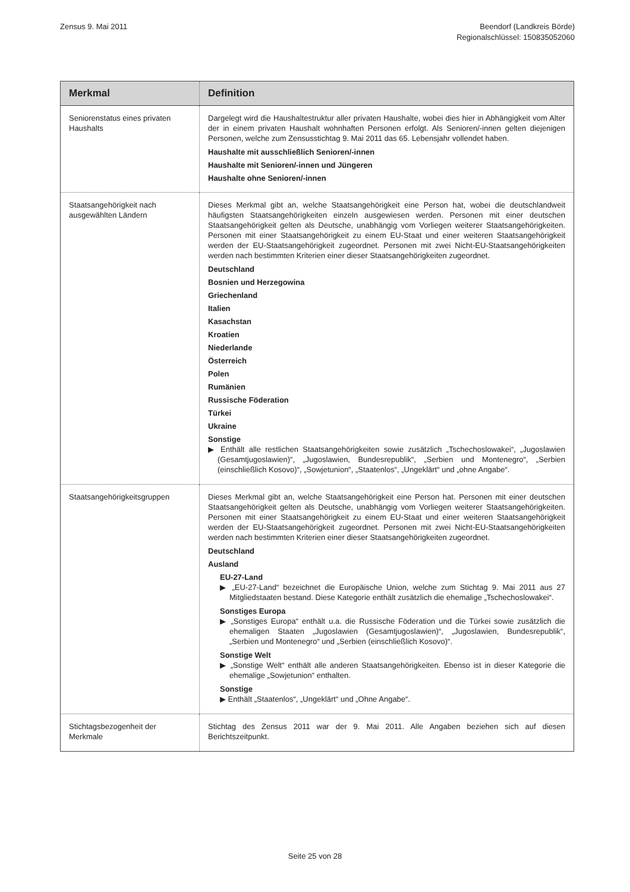Zensus 9. Mai 2011 Beendorf (Landkreis Börde)
Regionalschlüssel: 150835052060
| Merkmal | Definition |
| --- | --- |
| Seniorenstatus eines privaten Haushalts | Dargelegt wird die Haushaltestruktur aller privaten Haushalte, wobei dies hier in Abhängigkeit vom Alter der in einem privaten Haushalt wohnhaften Personen erfolgt. Als Senioren/-innen gelten diejenigen Personen, welche zum Zensusstichtag 9. Mai 2011 das 65. Lebensjahr vollendet haben. Haushalte mit ausschließlich Senioren/-innen Haushalte mit Senioren/-innen und Jüngeren Haushalte ohne Senioren/-innen |
| Staatsangehörigkeit nach ausgewählten Ländern | Dieses Merkmal gibt an, welche Staatsangehörigkeit eine Person hat, wobei die deutschlandweit häufigsten Staatsangehörigkeiten einzeln ausgewiesen werden. Personen mit einer deutschen Staatsangehörigkeit gelten als Deutsche, unabhängig vom Vorliegen weiterer Staatsangehörigkeiten. Personen mit einer Staatsangehörigkeit zu einem EU-Staat und einer weiteren Staatsangehörigkeit werden der EU-Staatsangehörigkeit zugeordnet. Personen mit zwei Nicht-EU-Staatsangehörigkeiten werden nach bestimmten Kriterien einer dieser Staatsangehörigkeiten zugeordnet. Deutschland Bosnien und Herzegowina Griechenland Italien Kasachstan Kroatien Niederlande Österreich Polen Rumänien Russische Föderation Türkei Ukraine Sonstige ▶ Enthält alle restlichen Staatsangehörigkeiten sowie zusätzlich „Tschechoslowakei“, „Jugoslawien (Gesamtjugoslawien)“, „Jugoslawien, Bundesrepublik“, „Serbien und Montenegro“, „Serbien (einschließlich Kosovo)“, „Sowjetunion“, „Staatenlos“, „Ungeklärt“ und „ohne Angabe“. |
| Staatsangehörigkeitsgruppen | Dieses Merkmal gibt an, welche Staatsangehörigkeit eine Person hat. Personen mit einer deutschen Staatsangehörigkeit gelten als Deutsche, unabhängig vom Vorliegen weiterer Staatsangehörigkeiten. Personen mit einer Staatsangehörigkeit zu einem EU-Staat und einer weiteren Staatsangehörigkeit werden der EU-Staatsangehörigkeit zugeordnet. Personen mit zwei Nicht-EU-Staatsangehörigkeiten werden nach bestimmten Kriterien einer dieser Staatsangehörigkeiten zugeordnet. Deutschland Ausland EU-27-Land ▶ „EU-27-Land“ bezeichnet die Europäische Union, welche zum Stichtag 9. Mai 2011 aus 27 Mitgliedstaaten bestand. Diese Kategorie enthält zusätzlich die ehemalige „Tschechoslowakei“. Sonstiges Europa ▶ „Sonstiges Europa“ enthält u.a. die Russische Föderation und die Türkei sowie zusätzlich die ehemaligen Staaten „Jugoslawien (Gesamtjugoslawien)“, „Jugoslawien, Bundesrepublik“, „Serbien und Montenegro“ und „Serbien (einschließlich Kosovo)“. Sonstige Welt ▶ „Sonstige Welt“ enthält alle anderen Staatsangehörigkeiten. Ebenso ist in dieser Kategorie die ehemalige „Sowjetunion“ enthalten. Sonstige ▶ Enthält „Staatenlos“, „Ungeklärt“ und „Ohne Angabe“. |
| Stichtagsbezogenheit der Merkmale | Stichtag des Zensus 2011 war der 9. Mai 2011. Alle Angaben beziehen sich auf diesen Berichtszeitpunkt. |
Seite 25 von 28